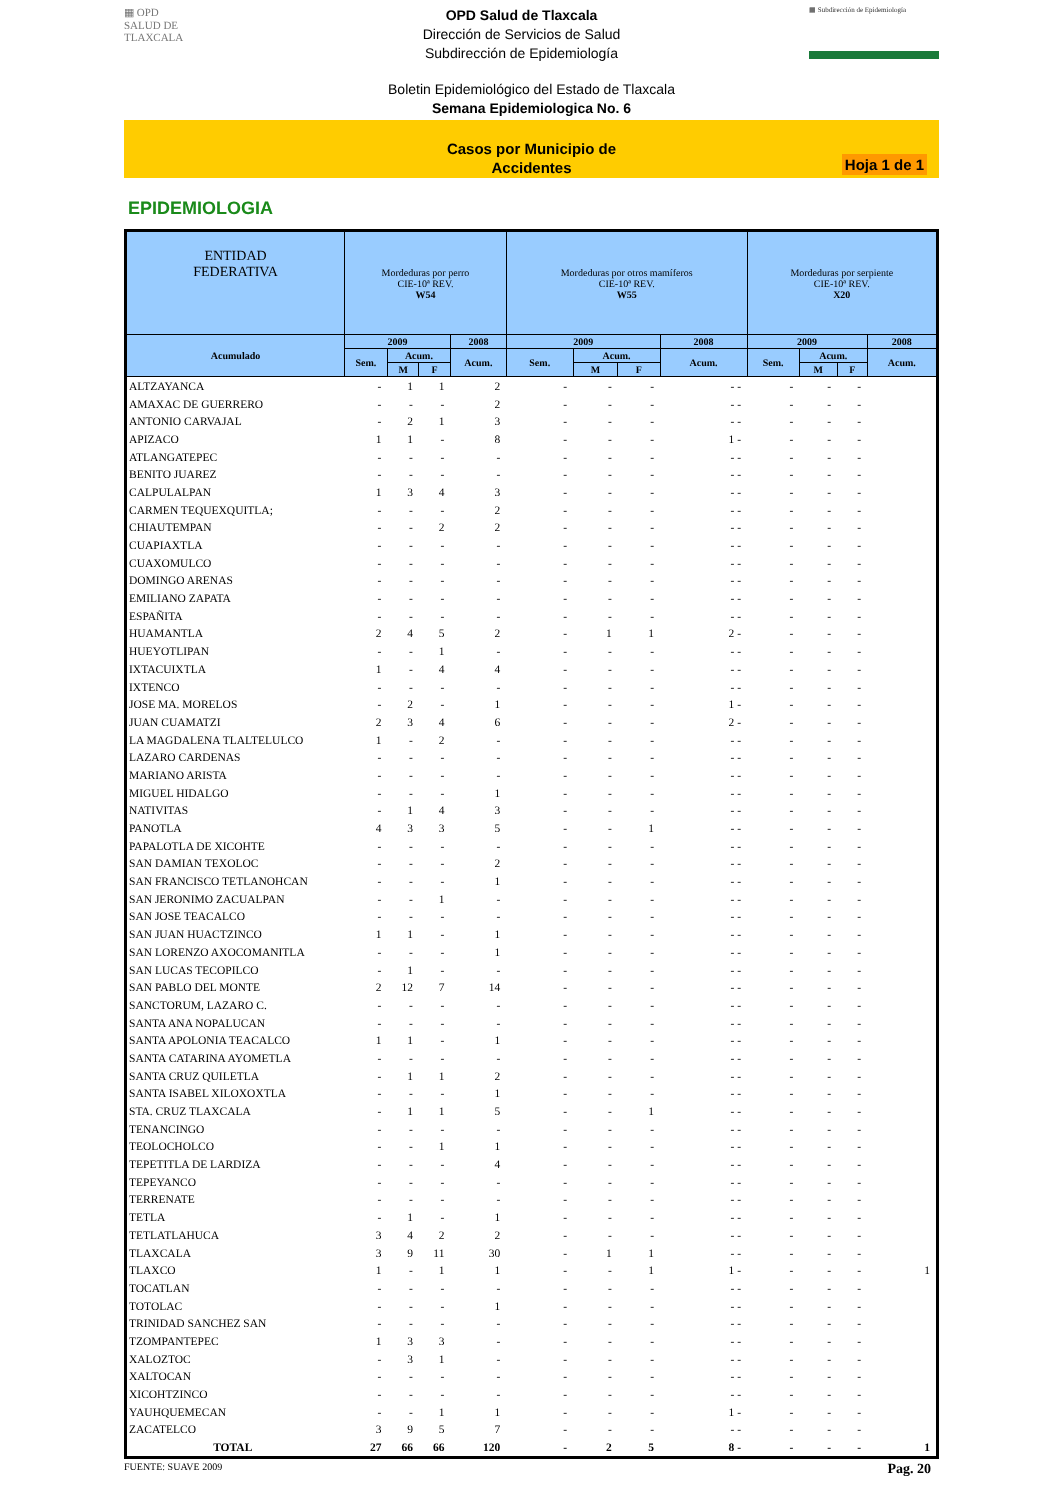▦ OPD
SALUD DE TLAXCALA
OPD Salud de Tlaxcala
Dirección de Servicios de Salud
Subdirección de Epidemiología
▦ Subdirección de Epidemiología
Boletin Epidemiológico del Estado de Tlaxcala
Semana Epidemiologica No. 6
Casos por Municipio de
Accidentes
Hoja 1 de 1
EPIDEMIOLOGIA
| ENTIDAD FEDERATIVA | Mordeduras por perro CIE-10ª REV. W54 | | | | Mordeduras por otros mamíferos CIE-10ª REV. W55 | | | | Mordeduras por serpiente CIE-10ª REV. X20 | | | |
| --- | --- | --- | --- | --- | --- | --- | --- | --- | --- | --- | --- | --- |
| Acumulado | 2009 | | | 2008 | 2009 | | | 2008 | 2009 | | | 2008 |
| | Sem. | Acum. | | Acum. | Sem. | Acum. | | Acum. | Sem. | Acum. | | Acum. |
| | | M | F | | | M | F | | | M | F | |
| ALTZAYANCA | - | 1 | 1 | 2 | - | - | - | - - | - | - | - | |
| AMAXAC DE GUERRERO | - | - | - | 2 | - | - | - | - - | - | - | - | |
| ANTONIO CARVAJAL | - | 2 | 1 | 3 | - | - | - | - - | - | - | - | |
| APIZACO | 1 | 1 | - | 8 | - | - | - | 1 - | - | - | - | |
| ATLANGATEPEC | - | - | - | - | - | - | - | - - | - | - | - | |
| BENITO JUAREZ | - | - | - | - | - | - | - | - - | - | - | - | |
| CALPULALPAN | 1 | 3 | 4 | 3 | - | - | - | - - | - | - | - | |
| CARMEN TEQUEXQUITLA; | - | - | - | 2 | - | - | - | - - | - | - | - | |
| CHIAUTEMPAN | - | - | 2 | 2 | - | - | - | - - | - | - | - | |
| CUAPIAXTLA | - | - | - | - | - | - | - | - - | - | - | - | |
| CUAXOMULCO | - | - | - | - | - | - | - | - - | - | - | - | |
| DOMINGO ARENAS | - | - | - | - | - | - | - | - - | - | - | - | |
| EMILIANO ZAPATA | - | - | - | - | - | - | - | - - | - | - | - | |
| ESPAÑITA | - | - | - | - | - | - | - | - - | - | - | - | |
| HUAMANTLA | 2 | 4 | 5 | 2 | - | 1 | 1 | 2 - | - | - | - | |
| HUEYOTLIPAN | - | - | 1 | - | - | - | - | - - | - | - | - | |
| IXTACUIXTLA | 1 | - | 4 | 4 | - | - | - | - - | - | - | - | |
| IXTENCO | - | - | - | - | - | - | - | - - | - | - | - | |
| JOSE MA. MORELOS | - | 2 | - | 1 | - | - | - | 1 - | - | - | - | |
| JUAN CUAMATZI | 2 | 3 | 4 | 6 | - | - | - | 2 - | - | - | - | |
| LA MAGDALENA TLALTELULCO | 1 | - | 2 | - | - | - | - | - - | - | - | - | |
| LAZARO CARDENAS | - | - | - | - | - | - | - | - - | - | - | - | |
| MARIANO ARISTA | - | - | - | - | - | - | - | - - | - | - | - | |
| MIGUEL HIDALGO | - | - | - | 1 | - | - | - | - - | - | - | - | |
| NATIVITAS | - | 1 | 4 | 3 | - | - | - | - - | - | - | - | |
| PANOTLA | 4 | 3 | 3 | 5 | - | - | 1 | - - | - | - | - | |
| PAPALOTLA DE XICOHTE | - | - | - | - | - | - | - | - - | - | - | - | |
| SAN DAMIAN TEXOLOC | - | - | - | 2 | - | - | - | - - | - | - | - | |
| SAN FRANCISCO TETLANOHCAN | - | - | - | 1 | - | - | - | - - | - | - | - | |
| SAN JERONIMO ZACUALPAN | - | - | 1 | - | - | - | - | - - | - | - | - | |
| SAN JOSE TEACALCO | - | - | - | - | - | - | - | - - | - | - | - | |
| SAN JUAN HUACTZINCO | 1 | 1 | - | 1 | - | - | - | - - | - | - | - | |
| SAN LORENZO AXOCOMANITLA | - | - | - | 1 | - | - | - | - - | - | - | - | |
| SAN LUCAS TECOPILCO | - | 1 | - | - | - | - | - | - - | - | - | - | |
| SAN PABLO DEL MONTE | 2 | 12 | 7 | 14 | - | - | - | - - | - | - | - | |
| SANCTORUM, LAZARO C. | - | - | - | - | - | - | - | - - | - | - | - | |
| SANTA ANA NOPALUCAN | - | - | - | - | - | - | - | - - | - | - | - | |
| SANTA APOLONIA TEACALCO | 1 | 1 | - | 1 | - | - | - | - - | - | - | - | |
| SANTA CATARINA AYOMETLA | - | - | - | - | - | - | - | - - | - | - | - | |
| SANTA CRUZ QUILETLA | - | 1 | 1 | 2 | - | - | - | - - | - | - | - | |
| SANTA ISABEL XILOXOXTLA | - | - | - | 1 | - | - | - | - - | - | - | - | |
| STA. CRUZ TLAXCALA | - | 1 | 1 | 5 | - | - | 1 | - - | - | - | - | |
| TENANCINGO | - | - | - | - | - | - | - | - - | - | - | - | |
| TEOLOCHOLCO | - | - | 1 | 1 | - | - | - | - - | - | - | - | |
| TEPETITLA DE LARDIZA | - | - | - | 4 | - | - | - | - - | - | - | - | |
| TEPEYANCO | - | - | - | - | - | - | - | - - | - | - | - | |
| TERRENATE | - | - | - | - | - | - | - | - - | - | - | - | |
| TETLA | - | 1 | - | 1 | - | - | - | - - | - | - | - | |
| TETLATLAHUCA | 3 | 4 | 2 | 2 | - | - | - | - - | - | - | - | |
| TLAXCALA | 3 | 9 | 11 | 30 | - | 1 | 1 | - - | - | - | - | |
| TLAXCO | 1 | - | 1 | 1 | - | - | 1 | 1 - | - | - | - | 1 |
| TOCATLAN | - | - | - | - | - | - | - | - - | - | - | - | |
| TOTOLAC | - | - | - | 1 | - | - | - | - - | - | - | - | |
| TRINIDAD SANCHEZ SAN | - | - | - | - | - | - | - | - - | - | - | - | |
| TZOMPANTEPEC | 1 | 3 | 3 | - | - | - | - | - - | - | - | - | |
| XALOZTOC | - | 3 | 1 | - | - | - | - | - - | - | - | - | |
| XALTOCAN | - | - | - | - | - | - | - | - - | - | - | - | |
| XICOHTZINCO | - | - | - | - | - | - | - | - - | - | - | - | |
| YAUHQUEMECAN | - | - | 1 | 1 | - | - | - | 1 - | - | - | - | |
| ZACATELCO | 3 | 9 | 5 | 7 | - | - | - | - - | - | - | - | |
| TOTAL | 27 | 66 | 66 | 120 | - | 2 | 5 | 8 - | - | - | - | 1 |
FUENTE: SUAVE 2009 Pag. 20